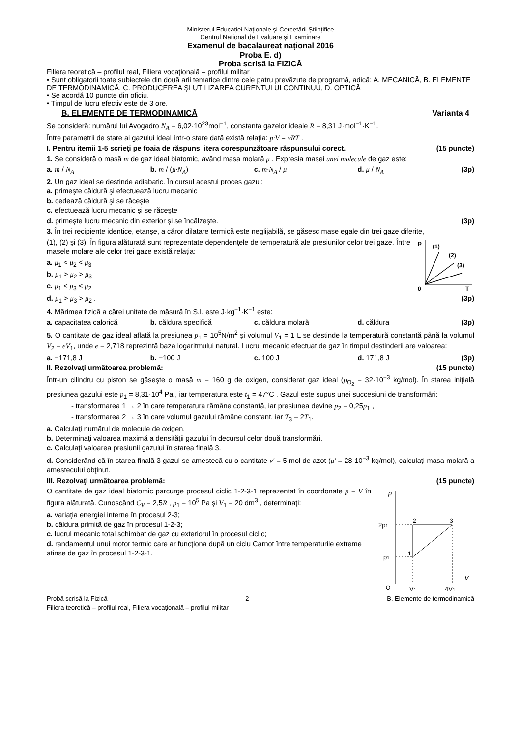Ministerul Educației Naționale și Cercetării Științifice
Centrul Naţional de Evaluare şi Examinare
Examenul de bacalaureat național 2016
Proba E. d)
Proba scrisă la FIZICĂ
Filiera teoretică – profilul real, Filiera vocaţională – profilul militar
• Sunt obligatorii toate subiectele din două arii tematice dintre cele patru prevăzute de programă, adică: A. MECANICĂ, B. ELEMENTE DE TERMODINAMICĂ, C. PRODUCEREA ŞI UTILIZAREA CURENTULUI CONTINUU, D. OPTICĂ
• Se acordă 10 puncte din oficiu.
• Timpul de lucru efectiv este de 3 ore.
B. ELEMENTE DE TERMODINAMICĂ Varianta 4
Se consideră: numărul lui Avogadro N<sub>A</sub> = 6,02·10<sup>23</sup>mol<sup>−1</sup>, constanta gazelor ideale R = 8,31 J·mol<sup>−1</sup>·K<sup>−1</sup>.
Între parametrii de stare ai gazului ideal într-o stare dată există relaţia: p·V = νRT .
I. Pentru itemii 1-5 scrieţi pe foaia de răspuns litera corespunzătoare răspunsului corect. (15 puncte)
1. Se consideră o masă m de gaz ideal biatomic, având masa molară μ . Expresia masei unei molecule de gaz este:
a. m / N<sub>A</sub> b. m / (μ·N<sub>A</sub>) c. m·N<sub>A</sub> / μ d. μ / N<sub>A</sub>
(3p)
2. Un gaz ideal se destinde adiabatic. În cursul acestui proces gazul:
a. primeşte căldură şi efectuează lucru mecanic
b. cedează căldură şi se răceşte
c. efectuează lucru mecanic şi se răceşte
d. primeşte lucru mecanic din exterior şi se încălzeşte. (3p)
3. În trei recipiente identice, etanşe, a căror dilatare termică este neglijabilă, se găsesc mase egale din trei gaze diferite,
p
(1)
(2)
(3)
0
T
(1), (2) şi (3). În figura alăturată sunt reprezentate dependenţele de temperatură ale presiunilor celor trei gaze. Între masele molare ale celor trei gaze există relaţia:
a. μ<sub>1</sub> < μ<sub>2</sub> < μ<sub>3</sub>
b. μ<sub>1</sub> > μ<sub>2</sub> > μ<sub>3</sub>
c. μ<sub>1</sub> < μ<sub>3</sub> < μ<sub>2</sub>
d. μ<sub>1</sub> > μ<sub>3</sub> > μ<sub>2</sub> . (3p)
4. Mărimea fizică a cărei unitate de măsură în S.I. este J·kg<sup>−1</sup>·K<sup>−1</sup> este:
a. capacitatea calorică b. căldura specifică c. căldura molară d. căldura
(3p)
5. O cantitate de gaz ideal aflată la presiunea p<sub>1</sub> = 10<sup>5</sup>N/m<sup>2</sup> şi volumul V<sub>1</sub> = 1 L se destinde la temperatură constantă până la volumul V<sub>2</sub> = eV<sub>1</sub>, unde e = 2,718 reprezintă baza logaritmului natural. Lucrul mecanic efectuat de gaz în timpul destinderii are valoarea:
a. −171,8 J b. −100 J c. 100 J d. 171,8 J
(3p)
II. Rezolvaţi următoarea problemă: (15 puncte)
Într-un cilindru cu piston se găseşte o masă m = 160 g de oxigen, considerat gaz ideal (μ<sub>O<sub>2</sub></sub> = 32·10<sup>−3</sup> kg/mol). În starea iniţială presiunea gazului este p<sub>1</sub> = 8,31·10<sup>4</sup> Pa , iar temperatura este t<sub>1</sub> = 47°C . Gazul este supus unei succesiuni de transformări:
- transformarea 1 → 2 în care temperatura rămâne constantă, iar presiunea devine p<sub>2</sub> = 0,25p<sub>1</sub> ,
- transformarea 2 → 3 în care volumul gazului rămâne constant, iar T<sub>3</sub> = 2T<sub>1</sub>.
a. Calculaţi numărul de molecule de oxigen.
b. Determinaţi valoarea maximă a densităţii gazului în decursul celor două transformări.
c. Calculaţi valoarea presiunii gazului în starea finală 3.
d. Considerând că în starea finală 3 gazul se amestecă cu o cantitate ν′ = 5 mol de azot (μ′ = 28·10<sup>−3</sup> kg/mol), calculaţi masa molară a amestecului obţinut.
III. Rezolvaţi următoarea problemă: (15 puncte)
p
2p1
p1
2
3
1
O
V1
4V1
V
O cantitate de gaz ideal biatomic parcurge procesul ciclic 1-2-3-1 reprezentat în coordonate p − V în figura alăturată. Cunoscând C<sub>V</sub> = 2,5R , p<sub>1</sub> = 10<sup>5</sup> Pa şi V<sub>1</sub> = 20 dm<sup>3</sup> , determinaţi:
a. variaţia energiei interne în procesul 2-3;
b. căldura primită de gaz în procesul 1-2-3;
c. lucrul mecanic total schimbat de gaz cu exteriorul în procesul ciclic;
d. randamentul unui motor termic care ar funcţiona după un ciclu Carnot între temperaturile extreme atinse de gaz în procesul 1-2-3-1.
Probă scrisă la Fizică 2 B. Elemente de termodinamică
Filiera teoretică – profilul real, Filiera vocaţională – profilul militar